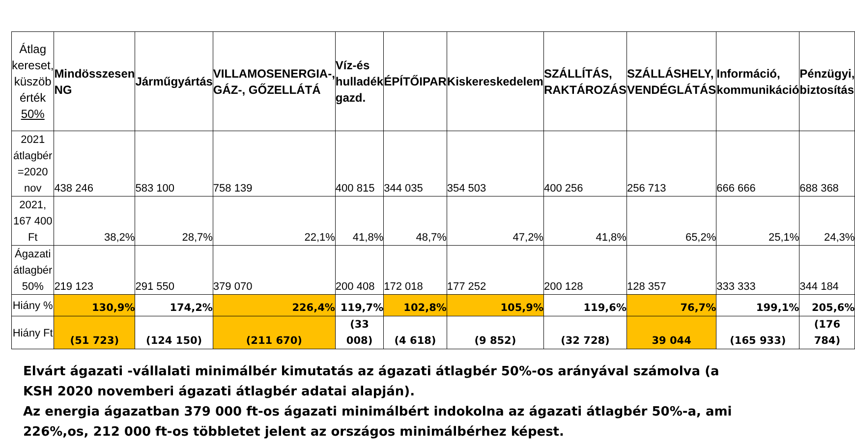| Átlag kereset, küszöb érték 50% | Mindösszesen NG | Járműgyártás | VILLAMOSENERGIA-, GÁZ-, GŐZELLÁTÁ | Víz-és hulladék gazd. | ÉPÍTŐIPAR | Kiskereskedelem | SZÁLLÍTÁS, RAKTÁROZÁS | SZÁLLÁSHELY, VENDÉGLÁTÁS | Információ, kommunikáció | Pénzügyi, biztosítás |
| --- | --- | --- | --- | --- | --- | --- | --- | --- | --- | --- |
| 2021 átlagbér =2020 nov | 438 246 | 583 100 | 758 139 | 400 815 | 344 035 | 354 503 | 400 256 | 256 713 | 666 666 | 688 368 |
| 2021, 167 400 Ft | 38,2% | 28,7% | 22,1% | 41,8% | 48,7% | 47,2% | 41,8% | 65,2% | 25,1% | 24,3% |
| Ágazati átlagbér 50% | 219 123 | 291 550 | 379 070 | 200 408 | 172 018 | 177 252 | 200 128 | 128 357 | 333 333 | 344 184 |
| Hiány % | 130,9% | 174,2% | 226,4% | 119,7% | 102,8% | 105,9% | 119,6% | 76,7% | 199,1% | 205,6% |
| Hiány Ft | (51 723) | (124 150) | (211 670) | (33 008) | (4 618) | (9 852) | (32 728) | 39 044 | (165 933) | (176 784) |
Elvárt ágazati -vállalati minimálbér kimutatás az ágazati átlagbér 50%-os arányával számolva (a KSH 2020 novemberi ágazati átlagbér adatai alapján).
Az energia ágazatban 379 000 ft-os ágazati minimálbért indokolna az ágazati átlagbér 50%-a, ami 226%,os, 212 000 ft-os többletet jelent az országos minimálbérhez képest.